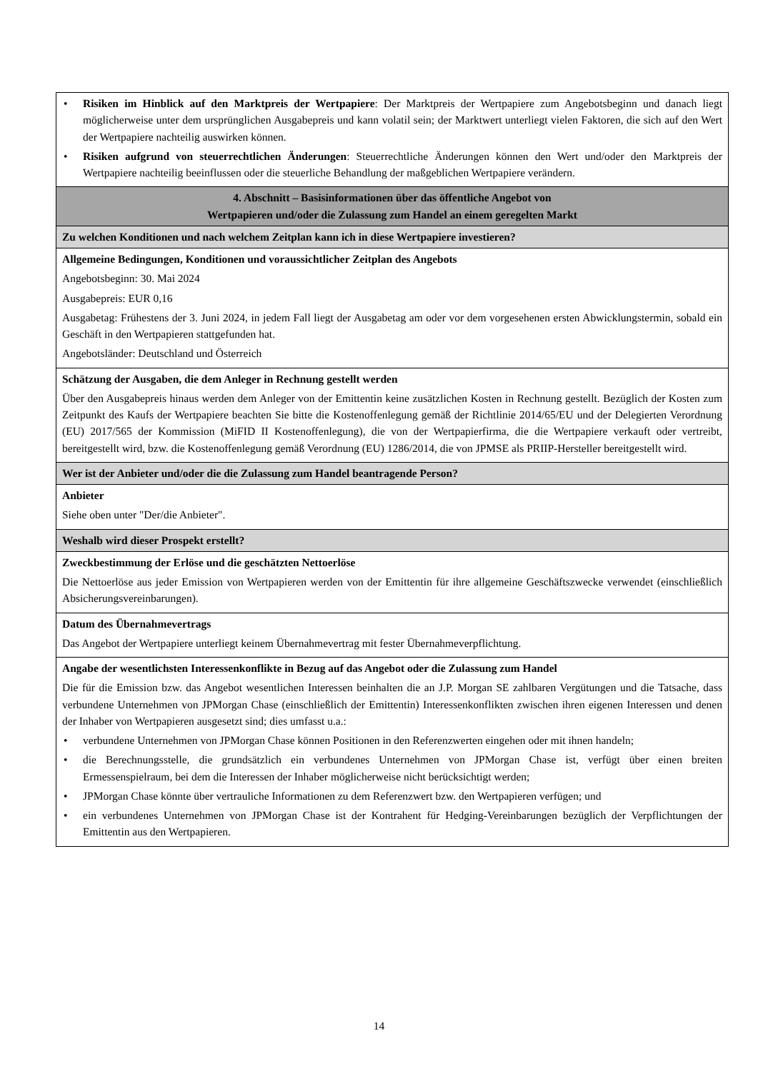• Risiken im Hinblick auf den Marktpreis der Wertpapiere: Der Marktpreis der Wertpapiere zum Angebotsbeginn und danach liegt möglicherweise unter dem ursprünglichen Ausgabepreis und kann volatil sein; der Marktwert unterliegt vielen Faktoren, die sich auf den Wert der Wertpapiere nachteilig auswirken können.
• Risiken aufgrund von steuerrechtlichen Änderungen: Steuerrechtliche Änderungen können den Wert und/oder den Marktpreis der Wertpapiere nachteilig beeinflussen oder die steuerliche Behandlung der maßgeblichen Wertpapiere verändern.
4. Abschnitt – Basisinformationen über das öffentliche Angebot von
Wertpapieren und/oder die Zulassung zum Handel an einem geregelten Markt
Zu welchen Konditionen und nach welchem Zeitplan kann ich in diese Wertpapiere investieren?
Allgemeine Bedingungen, Konditionen und voraussichtlicher Zeitplan des Angebots
Angebotsbeginn: 30. Mai 2024
Ausgabepreis: EUR 0,16
Ausgabetag: Frühestens der 3. Juni 2024, in jedem Fall liegt der Ausgabetag am oder vor dem vorgesehenen ersten Abwicklungstermin, sobald ein Geschäft in den Wertpapieren stattgefunden hat.
Angebotsländer: Deutschland und Österreich
Schätzung der Ausgaben, die dem Anleger in Rechnung gestellt werden
Über den Ausgabepreis hinaus werden dem Anleger von der Emittentin keine zusätzlichen Kosten in Rechnung gestellt. Bezüglich der Kosten zum Zeitpunkt des Kaufs der Wertpapiere beachten Sie bitte die Kostenoffenlegung gemäß der Richtlinie 2014/65/EU und der Delegierten Verordnung (EU) 2017/565 der Kommission (MiFID II Kostenoffenlegung), die von der Wertpapierfirma, die die Wertpapiere verkauft oder vertreibt, bereitgestellt wird, bzw. die Kostenoffenlegung gemäß Verordnung (EU) 1286/2014, die von JPMSE als PRIIP-Hersteller bereitgestellt wird.
Wer ist der Anbieter und/oder die die Zulassung zum Handel beantragende Person?
Anbieter
Siehe oben unter "Der/die Anbieter".
Weshalb wird dieser Prospekt erstellt?
Zweckbestimmung der Erlöse und die geschätzten Nettoerlöse
Die Nettoerlöse aus jeder Emission von Wertpapieren werden von der Emittentin für ihre allgemeine Geschäftszwecke verwendet (einschließlich Absicherungsvereinbarungen).
Datum des Übernahmevertrags
Das Angebot der Wertpapiere unterliegt keinem Übernahmevertrag mit fester Übernahmeverpflichtung.
Angabe der wesentlichsten Interessenkonflikte in Bezug auf das Angebot oder die Zulassung zum Handel
Die für die Emission bzw. das Angebot wesentlichen Interessen beinhalten die an J.P. Morgan SE zahlbaren Vergütungen und die Tatsache, dass verbundene Unternehmen von JPMorgan Chase (einschließlich der Emittentin) Interessenkonflikten zwischen ihren eigenen Interessen und denen der Inhaber von Wertpapieren ausgesetzt sind; dies umfasst u.a.:
• verbundene Unternehmen von JPMorgan Chase können Positionen in den Referenzwerten eingehen oder mit ihnen handeln;
• die Berechnungsstelle, die grundsätzlich ein verbundenes Unternehmen von JPMorgan Chase ist, verfügt über einen breiten Ermessenspielraum, bei dem die Interessen der Inhaber möglicherweise nicht berücksichtigt werden;
• JPMorgan Chase könnte über vertrauliche Informationen zu dem Referenzwert bzw. den Wertpapieren verfügen; und
• ein verbundenes Unternehmen von JPMorgan Chase ist der Kontrahent für Hedging-Vereinbarungen bezüglich der Verpflichtungen der Emittentin aus den Wertpapieren.
14